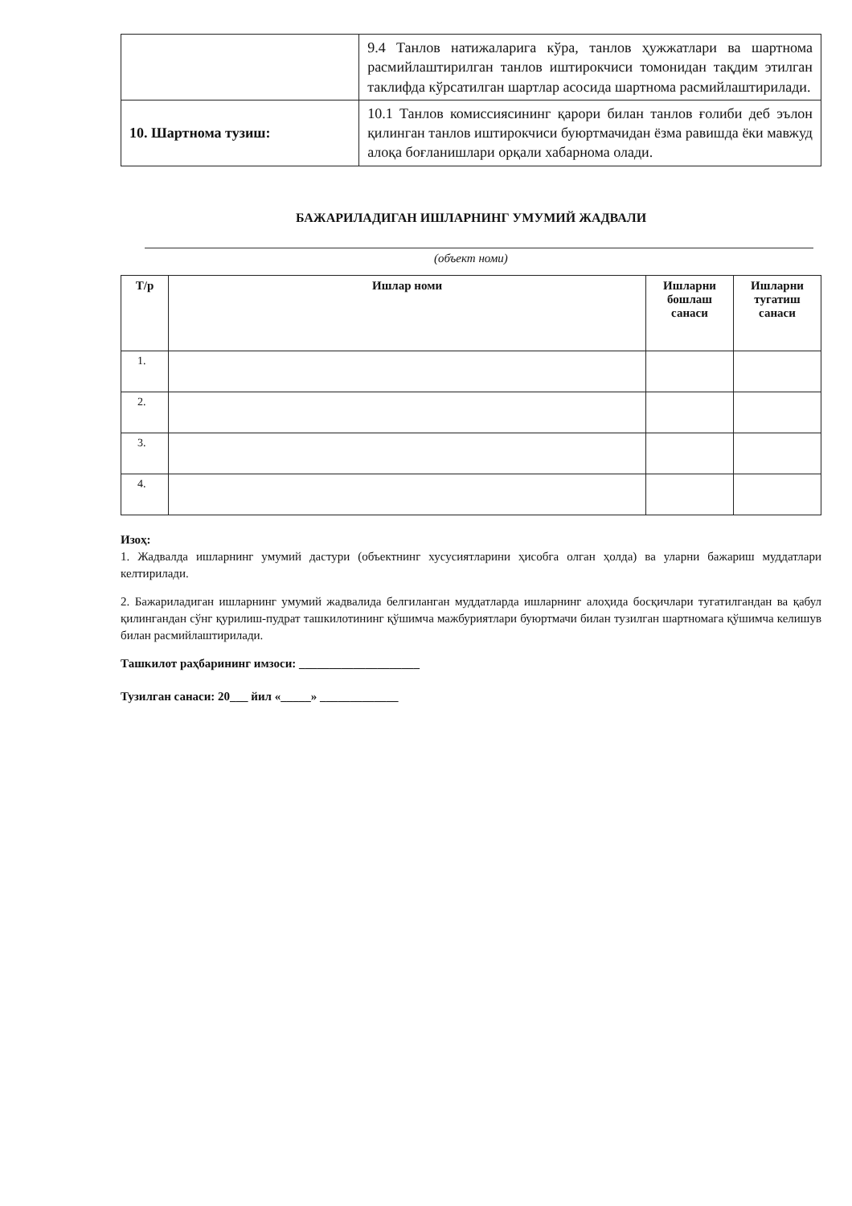| | 9.4 Танлов натижаларига кўра, танлов ҳужжатлари ва шартнома расмийлаштирилган танлов иштирокчиси томонидан тақдим этилган таклифда кўрсатилган шартлар асосида шартнома расмийлаштирилади. |
| 10. Шартнома тузиш: | 10.1 Танлов комиссиясининг қарори билан танлов ғолиби деб эълон қилинган танлов иштирокчиси буюртмачидан ёзма равишда ёки мавжуд алоқа боғланишлари орқали хабарнома олади. |
БАЖАРИЛАДИГАН ИШЛАРНИНГ УМУМИЙ ЖАДВАЛИ
(объект номи)
| Т/р | Ишлар номи | Ишларни бошлаш санаси | Ишларни тугатиш санаси |
| --- | --- | --- | --- |
| 1. | | | |
| 2. | | | |
| 3. | | | |
| 4. | | | |
Изоҳ:
1. Жадвалда ишларнинг умумий дастури (объектнинг хусусиятларини ҳисобга олган ҳолда) ва уларни бажариш муддатлари келтирилади.
2. Бажариладиган ишларнинг умумий жадвалида белгиланган муддатларда ишларнинг алоҳида босқичлари тугатилгандан ва қабул қилингандан сўнг қурилиш-пудрат ташкилотининг қўшимча мажбуриятлари буюртмачи билан тузилган шартномага қўшимча келишув билан расмийлаштирилади.
Ташкилот раҳбарининг имзоси: ____________________
Тузилган санаси: 20___ йил «_____» _____________